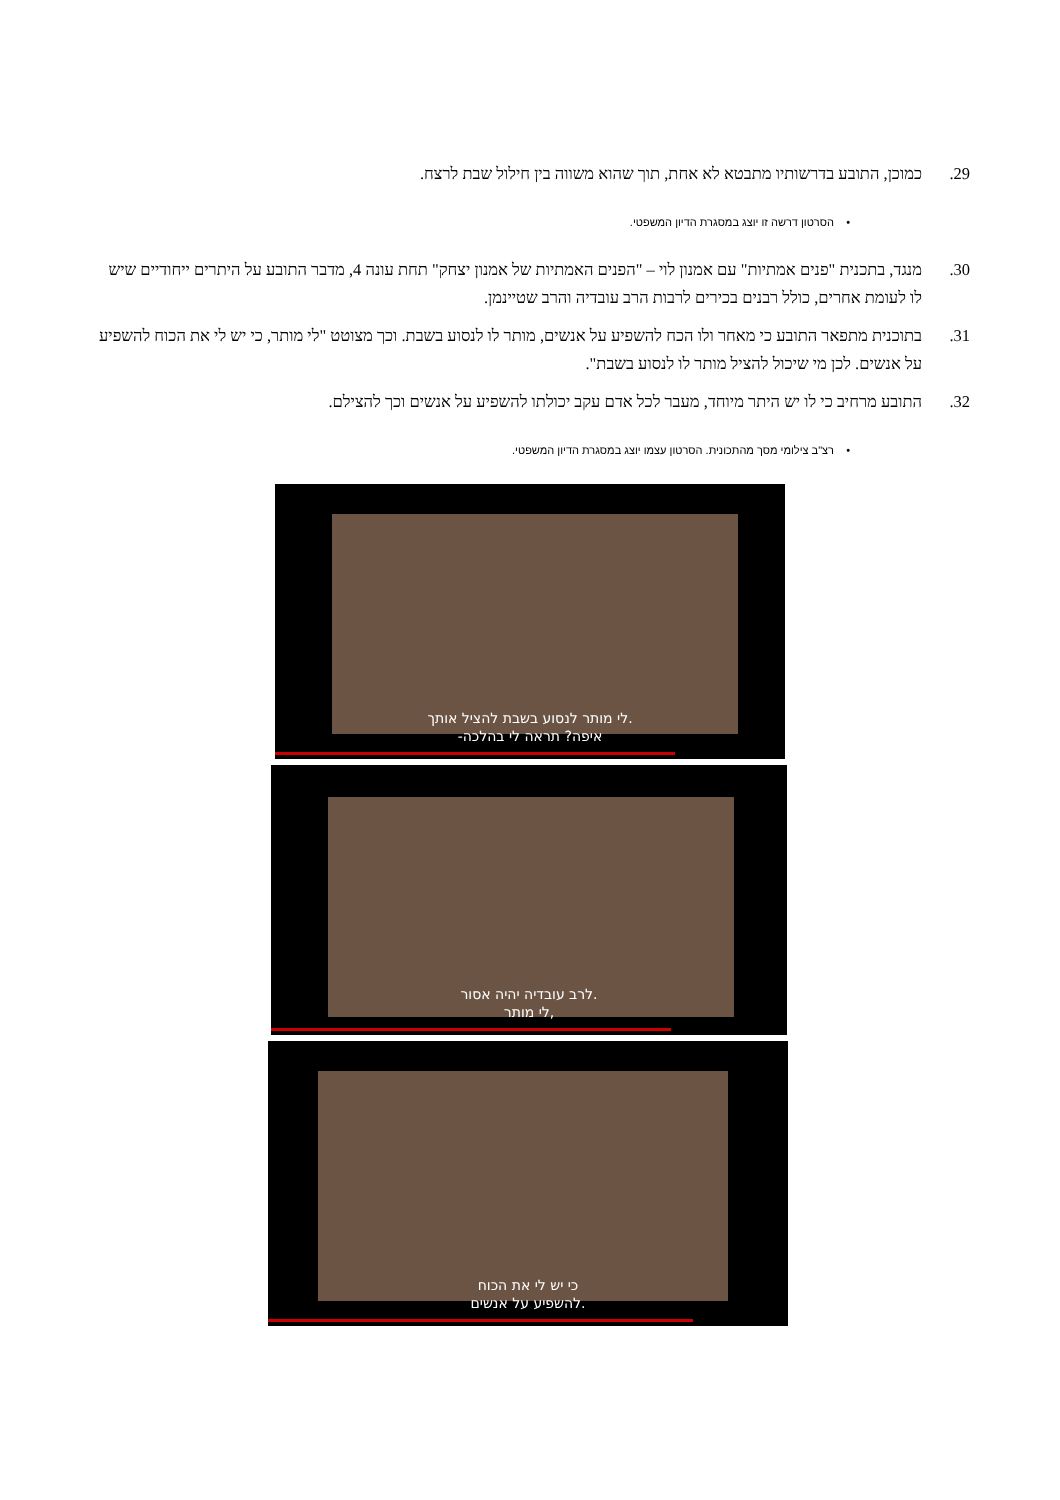29. כמוכן, התובע בדרשותיו מתבטא לא אחת, תוך שהוא משווה בין חילול שבת לרצח.
• הסרטון דרשה זו יוצג במסגרת הדיון המשפטי.
30. מנגד, בתכנית "פנים אמתיות" עם אמנון לוי – "הפנים האמתיות של אמנון יצחק" תחת עונה 4, מדבר התובע על היתרים ייחודיים שיש לו לעומת אחרים, כולל רבנים בכירים לרבות הרב עובדיה והרב שטיינמן.
31. בתוכנית מתפאר התובע כי מאחר ולו הכח להשפיע על אנשים, מותר לו לנסוע בשבת. וכך מצוטט "לי מותר, כי יש לי את הכוח להשפיע על אנשים. לכן מי שיכול להציל מותר לו לנסוע בשבת".
32. התובע מרחיב כי לו יש היתר מיוחד, מעבר לכל אדם עקב יכולתו להשפיע על אנשים וכך להצילם.
• רצ"ב צילומי מסך מהתכונית. הסרטון עצמו יוצג במסגרת הדיון המשפטי.
לי מותר לנסוע בשבת להציל אותך.
-איפה? תראה לי בהלכה
לרב עובדיה יהיה אסור.
לי מותר,
כי יש לי את הכוח
להשפיע על אנשים.